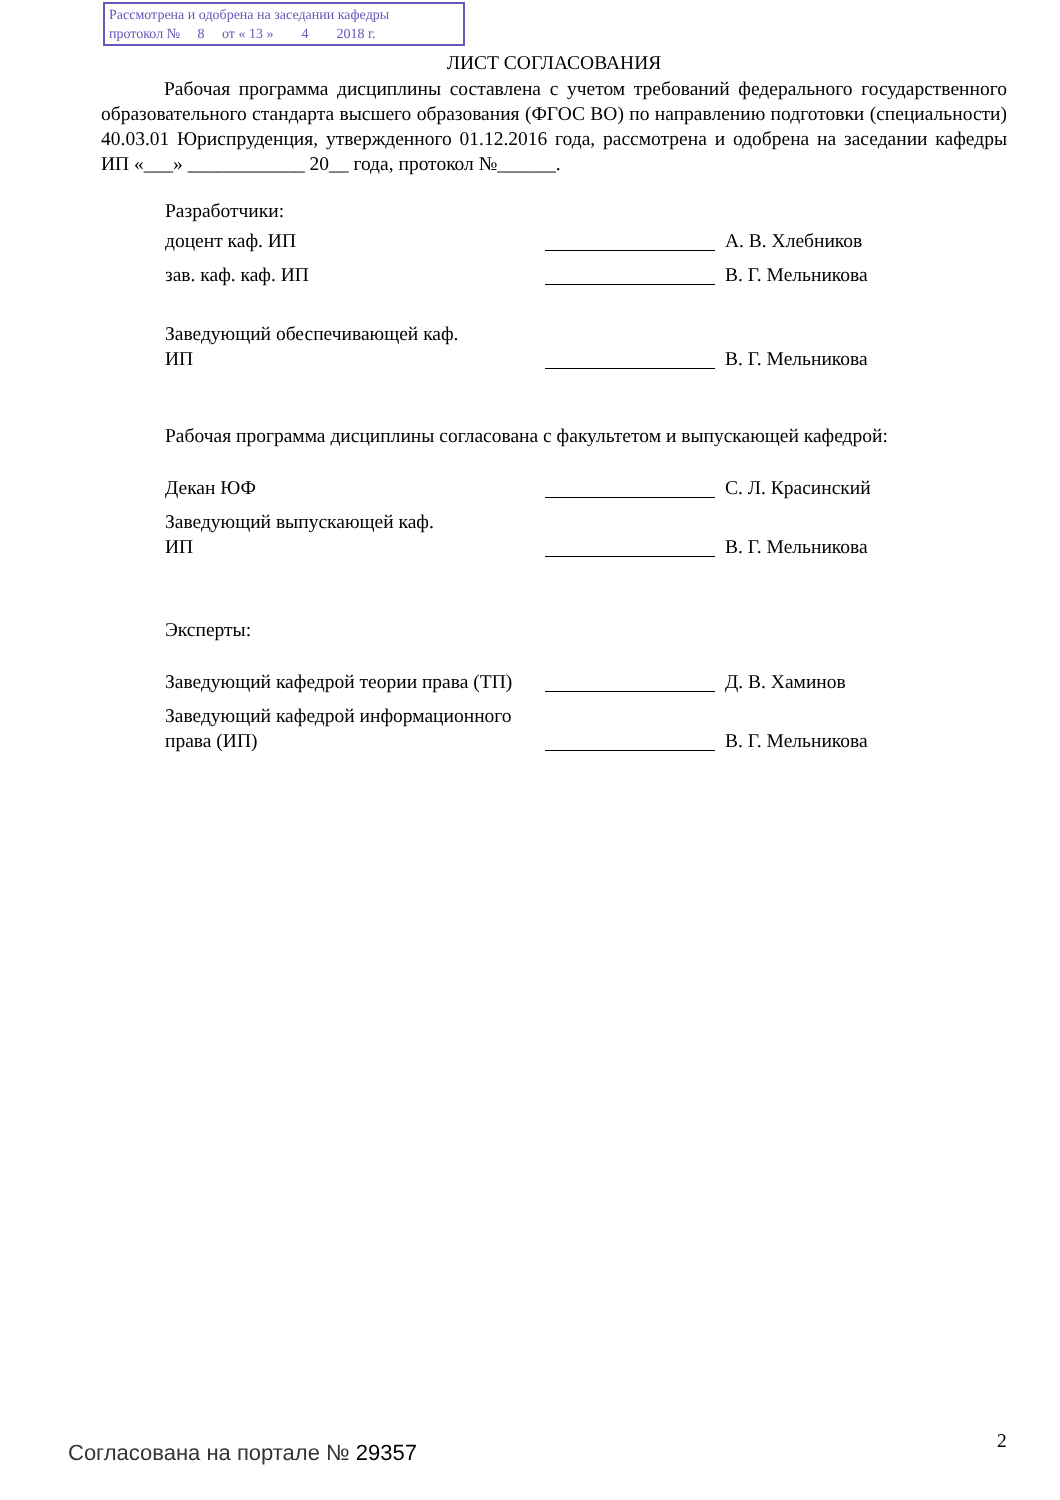Рассмотрена и одобрена на заседании кафедры
протокол № 8 от « 13 » 4 2018 г.
ЛИСТ СОГЛАСОВАНИЯ
Рабочая программа дисциплины составлена с учетом требований федерального государственного образовательного стандарта высшего образования (ФГОС ВО) по направлению подготовки (специальности) 40.03.01 Юриспруденция, утвержденного 01.12.2016 года, рассмотрена и одобрена на заседании кафедры ИП «___» ____________ 20__ года, протокол №______.
Разработчики:
доцент каф. ИП А. В. Хлебников
зав. каф. каф. ИП В. Г. Мельникова
Заведующий обеспечивающей каф.
ИП
В. Г. Мельникова
Рабочая программа дисциплины согласована с факультетом и выпускающей кафедрой:
Декан ЮФ С. Л. Красинский
Заведующий выпускающей каф.
ИП
В. Г. Мельникова
Эксперты:
Заведующий кафедрой теории права (ТП)
Д. В. Хаминов
Заведующий кафедрой информационного права (ИП)
В. Г. Мельникова
Согласована на портале № 29357 2